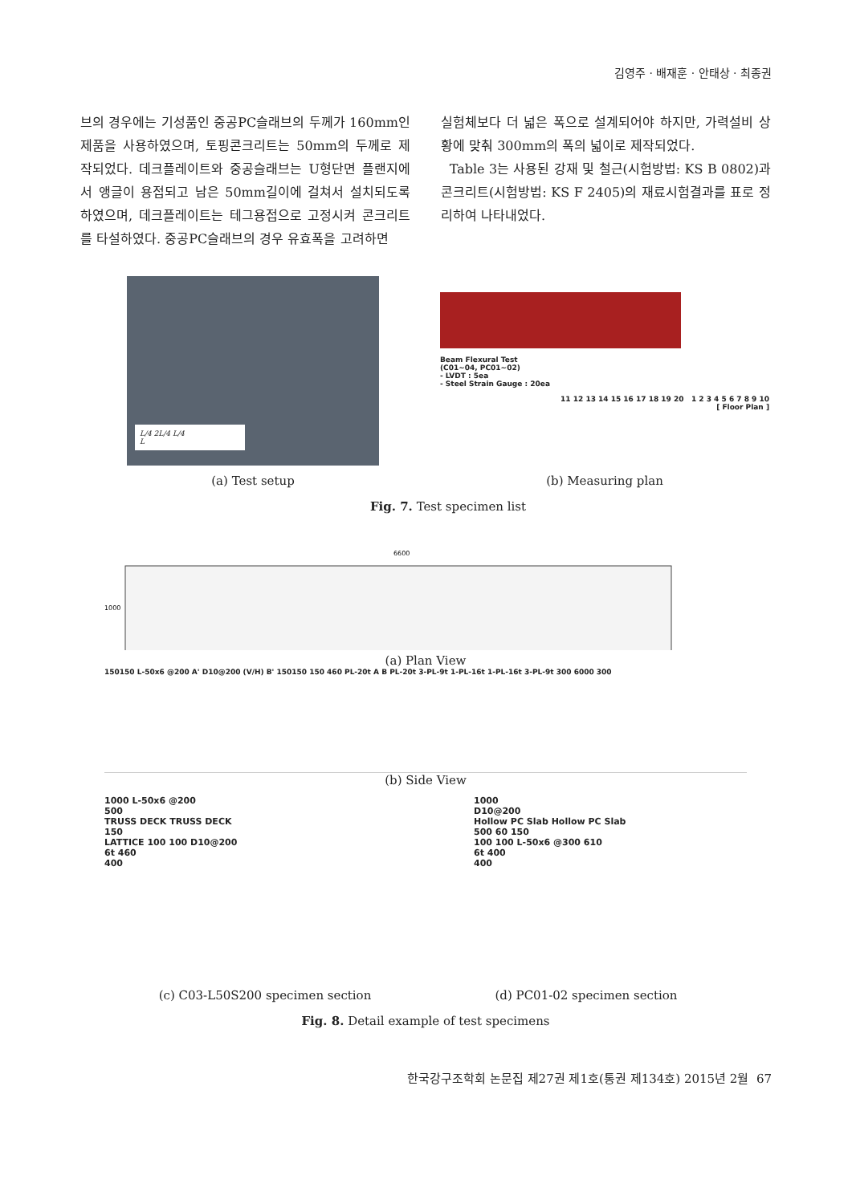김영주 · 배재훈 · 안태상 · 최종권
브의 경우에는 기성품인 중공PC슬래브의 두께가 160mm인 제품을 사용하였으며, 토핑콘크리트는 50mm의 두께로 제작되었다. 데크플레이트와 중공슬래브는 U형단면 플랜지에서 앵글이 용접되고 남은 50mm길이에 걸쳐서 설치되도록 하였으며, 데크플레이트는 테그용접으로 고정시켜 콘크리트를 타설하였다. 중공PC슬래브의 경우 유효폭을 고려하면
실험체보다 더 넓은 폭으로 설계되어야 하지만, 가력설비 상황에 맞춰 300mm의 폭의 넓이로 제작되었다.
Table 3는 사용된 강재 및 철근(시험방법: KS B 0802)과 콘크리트(시험방법: KS F 2405)의 재료시험결과를 표로 정리하여 나타내었다.
L/4 2L/4 L/4
L
Beam Flexural Test
(C01~04, PC01~02)
- LVDT : 5ea
- Steel Strain Gauge : 20ea
11 12 13 14 15 16 17 18 19 20 1 2 3 4 5 6 7 8 9 10
[ Floor Plan ]
(a) Test setup (b) Measuring plan
Fig. 7. Test specimen list
6600
1000
(a) Plan View
150150 L-50x6 @200 A' D10@200 (V/H) B' 150150 150 460 PL-20t A B PL-20t 3-PL-9t 1-PL-16t 1-PL-16t 3-PL-9t 300 6000 300
(b) Side View
1000 L-50x6 @200
500
TRUSS DECK TRUSS DECK
150
LATTICE 100 100 D10@200
6t 460
400
1000
D10@200
Hollow PC Slab Hollow PC Slab
500 60 150
100 100 L-50x6 @300 610
6t 400
400
(c) C03-L50S200 specimen section (d) PC01-02 specimen section
Fig. 8. Detail example of test specimens
한국강구조학회 논문집 제27권 제1호(통권 제134호) 2015년 2월 67